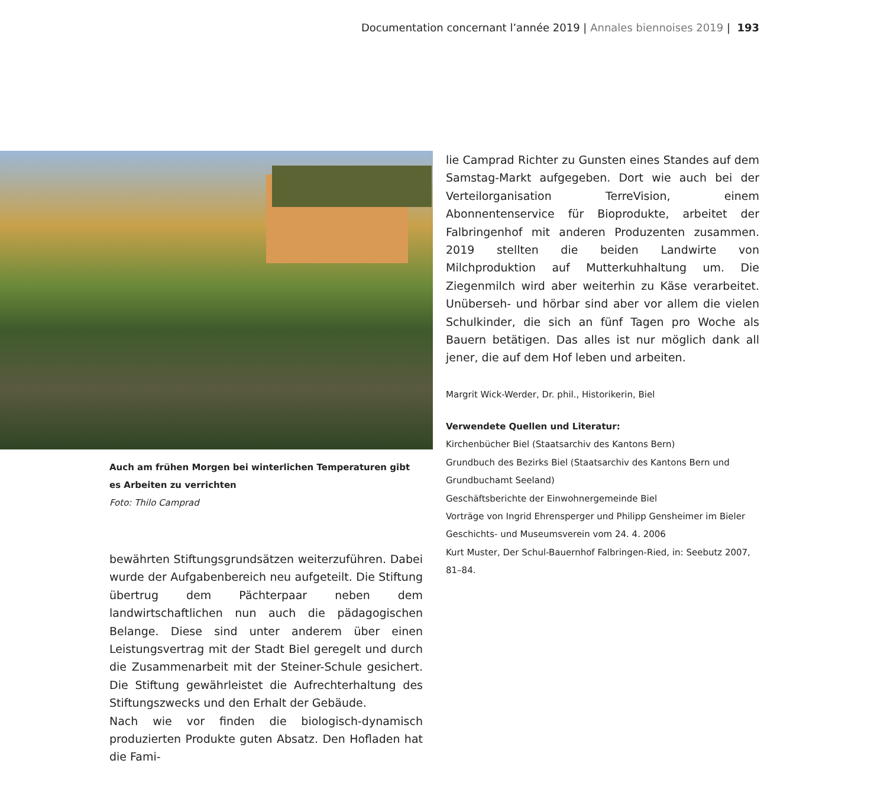Documentation concernant l’année 2019 | Annales biennoises 2019 | 193
Auch am frühen Morgen bei winterlichen Temperaturen gibt es Arbeiten zu verrichten
Foto: Thilo Camprad
bewährten Stiftungsgrundsätzen weiterzuführen. Dabei wurde der Aufgabenbereich neu aufgeteilt. Die Stiftung übertrug dem Pächterpaar neben dem landwirtschaftlichen nun auch die pädagogischen Belange. Diese sind unter anderem über einen Leistungsvertrag mit der Stadt Biel geregelt und durch die Zusammenarbeit mit der Steiner-Schule gesichert. Die Stiftung gewährleistet die Aufrechterhaltung des Stiftungszwecks und den Erhalt der Gebäude.
Nach wie vor finden die biologisch-dynamisch produzierten Produkte guten Absatz. Den Hofladen hat die Fami-
lie Camprad Richter zu Gunsten eines Standes auf dem Samstag-Markt aufgegeben. Dort wie auch bei der Verteilorganisation TerreVision, einem Abonnentenservice für Bioprodukte, arbeitet der Falbringenhof mit anderen Produzenten zusammen. 2019 stellten die beiden Landwirte von Milchproduktion auf Mutterkuhhaltung um. Die Ziegenmilch wird aber weiterhin zu Käse verarbeitet. Unüberseh- und hörbar sind aber vor allem die vielen Schulkinder, die sich an fünf Tagen pro Woche als Bauern betätigen. Das alles ist nur möglich dank all jener, die auf dem Hof leben und arbeiten.
Margrit Wick-Werder, Dr. phil., Historikerin, Biel
Verwendete Quellen und Literatur:
Kirchenbücher Biel (Staatsarchiv des Kantons Bern)
Grundbuch des Bezirks Biel (Staatsarchiv des Kantons Bern und Grundbuchamt Seeland)
Geschäftsberichte der Einwohnergemeinde Biel
Vorträge von Ingrid Ehrensperger und Philipp Gensheimer im Bieler Geschichts- und Museumsverein vom 24. 4. 2006
Kurt Muster, Der Schul-Bauernhof Falbringen-Ried, in: Seebutz 2007, 81–84.